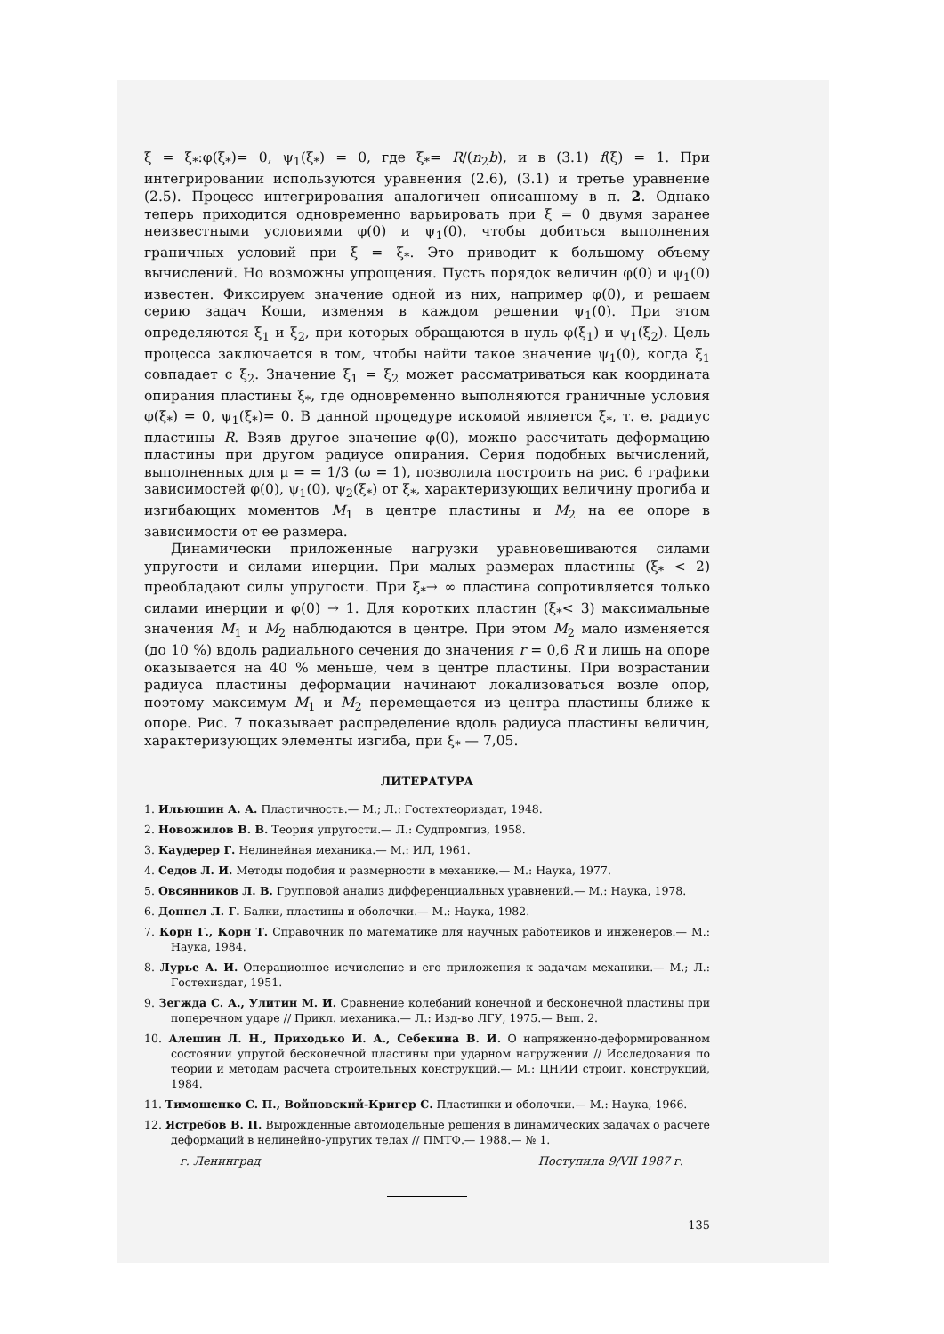ξ = ξ<sub>*</sub>:φ(ξ<sub>*</sub>)= 0, ψ<sub>1</sub>(ξ<sub>*</sub>) = 0, где ξ<sub>*</sub>= R/(n<sub>2</sub>b), и в (3.1) f(ξ) = 1. При интегрировании используются уравнения (2.6), (3.1) и третье уравнение (2.5). Процесс интегрирования аналогичен описанному в п. 2. Однако теперь приходится одновременно варьировать при ξ = 0 двумя заранее неизвестными условиями φ(0) и ψ<sub>1</sub>(0), чтобы добиться выполнения граничных условий при ξ = ξ<sub>*</sub>. Это приводит к большому объему вычислений. Но возможны упрощения. Пусть порядок величин φ(0) и ψ<sub>1</sub>(0) известен. Фиксируем значение одной из них, например φ(0), и решаем серию задач Коши, изменяя в каждом решении ψ<sub>1</sub>(0). При этом определяются ξ<sub>1</sub> и ξ<sub>2</sub>, при которых обращаются в нуль φ(ξ<sub>1</sub>) и ψ<sub>1</sub>(ξ<sub>2</sub>). Цель процесса заключается в том, чтобы найти такое значение ψ<sub>1</sub>(0), когда ξ<sub>1</sub> совпадает с ξ<sub>2</sub>. Значение ξ<sub>1</sub> = ξ<sub>2</sub> может рассматриваться как координата опирания пластины ξ<sub>*</sub>, где одновременно выполняются граничные условия φ(ξ<sub>*</sub>) = 0, ψ<sub>1</sub>(ξ<sub>*</sub>)= 0. В данной процедуре искомой является ξ<sub>*</sub>, т. е. радиус пластины R. Взяв другое значение φ(0), можно рассчитать деформацию пластины при другом радиусе опирания. Серия подобных вычислений, выполненных для μ = = 1/3 (ω = 1), позволила построить на рис. 6 графики зависимостей φ(0), ψ<sub>1</sub>(0), ψ<sub>2</sub>(ξ<sub>*</sub>) от ξ<sub>*</sub>, характеризующих величину прогиба и изгибающих моментов M<sub>1</sub> в центре пластины и M<sub>2</sub> на ее опоре в зависимости от ее размера.
Динамически приложенные нагрузки уравновешиваются силами упругости и силами инерции. При малых размерах пластины (ξ<sub>*</sub> < 2) преобладают силы упругости. При ξ<sub>*</sub>→ ∞ пластина сопротивляется только силами инерции и φ(0) → 1. Для коротких пластин (ξ<sub>*</sub>< 3) максимальные значения M<sub>1</sub> и M<sub>2</sub> наблюдаются в центре. При этом M<sub>2</sub> мало изменяется (до 10 %) вдоль радиального сечения до значения r = 0,6 R и лишь на опоре оказывается на 40 % меньше, чем в центре пластины. При возрастании радиуса пластины деформации начинают локализоваться возле опор, поэтому максимум M<sub>1</sub> и M<sub>2</sub> перемещается из центра пластины ближе к опоре. Рис. 7 показывает распределение вдоль радиуса пластины величин, характеризующих элементы изгиба, при ξ<sub>*</sub> — 7,05.
ЛИТЕРАТУРА
1. Ильюшин А. А. Пластичность.— М.; Л.: Гостехтеориздат, 1948.
2. Новожилов В. В. Теория упругости.— Л.: Судпромгиз, 1958.
3. Каудерер Г. Нелинейная механика.— М.: ИЛ, 1961.
4. Седов Л. И. Методы подобия и размерности в механике.— М.: Наука, 1977.
5. Овсянников Л. В. Групповой анализ дифференциальных уравнений.— М.: Наука, 1978.
6. Доннел Л. Г. Балки, пластины и оболочки.— М.: Наука, 1982.
7. Корн Г., Корн Т. Справочник по математике для научных работников и инженеров.— М.: Наука, 1984.
8. Лурье А. И. Операционное исчисление и его приложения к задачам механики.— М.; Л.: Гостехиздат, 1951.
9. Зегжда С. А., Улитин М. И. Сравнение колебаний конечной и бесконечной пластины при поперечном ударе // Прикл. механика.— Л.: Изд-во ЛГУ, 1975.— Вып. 2.
10. Алешин Л. Н., Приходько И. А., Себекина В. И. О напряженно-деформированном состоянии упругой бесконечной пластины при ударном нагружении // Исследования по теории и методам расчета строительных конструкций.— М.: ЦНИИ строит. конструкций, 1984.
11. Тимошенко С. П., Войновский-Кригер С. Пластинки и оболочки.— М.: Наука, 1966.
12. Ястребов В. П. Вырожденные автомодельные решения в динамических задачах о расчете деформаций в нелинейно-упругих телах // ПМТФ.— 1988.— № 1.
г. Ленинград Поступила 9/VII 1987 г.
135